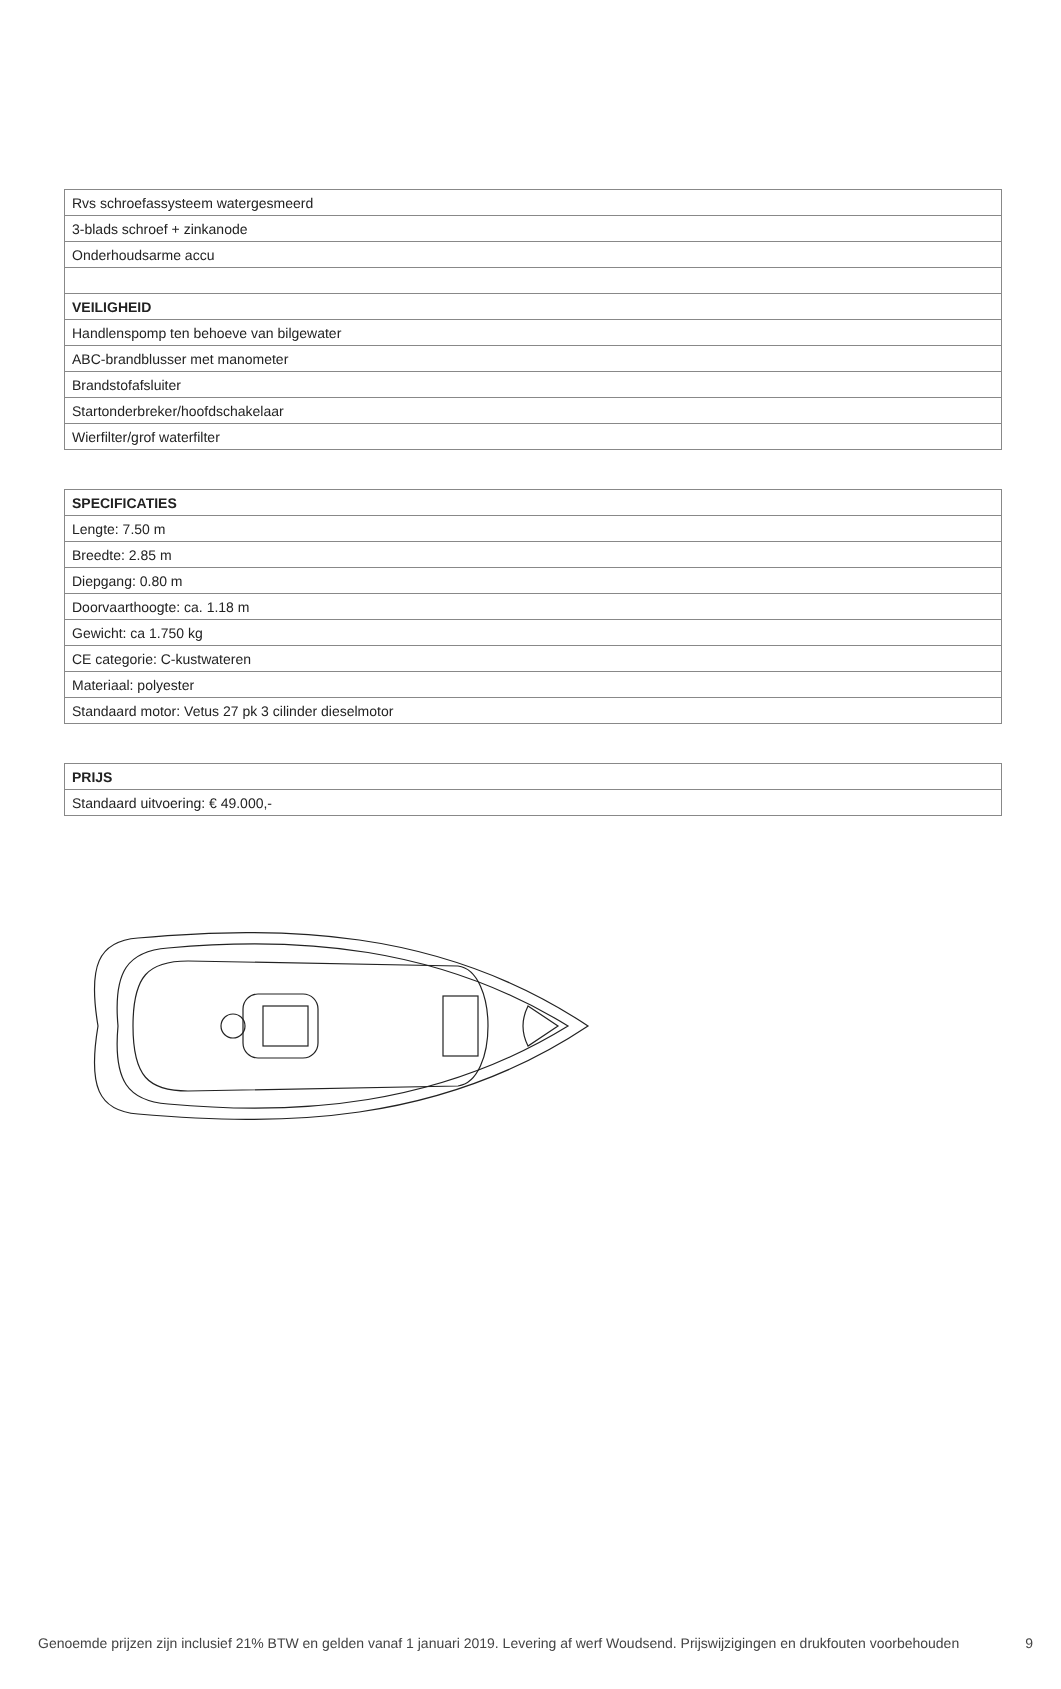| Rvs schroefassysteem watergesmeerd |
| 3-blads schroef + zinkanode |
| Onderhoudsarme accu |
| VEILIGHEID |
| Handlenspomp ten behoeve van bilgewater |
| ABC-brandblusser met manometer |
| Brandstofafsluiter |
| Startonderbreker/hoofdschakelaar |
| Wierfilter/grof waterfilter |
| SPECIFICATIES |
| --- |
| Lengte: 7.50 m |
| Breedte: 2.85 m |
| Diepgang: 0.80 m |
| Doorvaarthoogte: ca. 1.18 m |
| Gewicht: ca 1.750 kg |
| CE categorie: C-kustwateren |
| Materiaal: polyester |
| Standaard motor: Vetus 27 pk 3 cilinder dieselmotor |
| PRIJS |
| --- |
| Standaard uitvoering: € 49.000,- |
Genoemde prijzen zijn inclusief 21% BTW en gelden vanaf 1 januari 2019. Levering af werf Woudsend. Prijswijzigingen en drukfouten voorbehouden 9